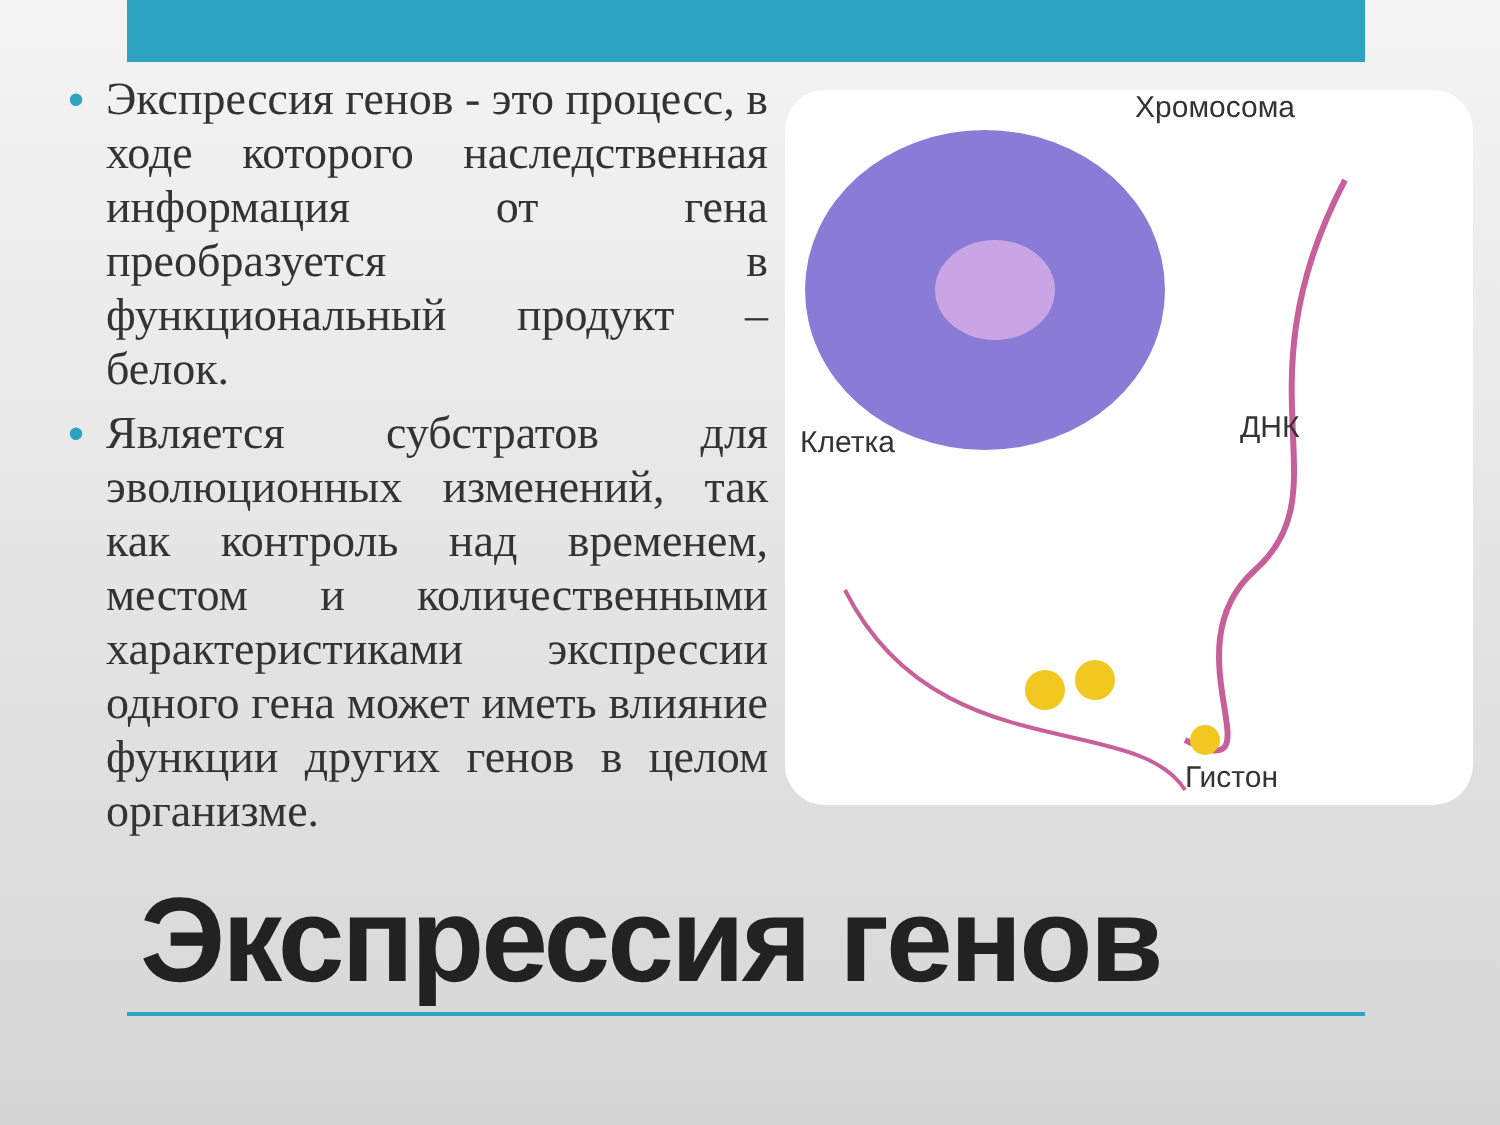• Экспрессия генов - это процесс, в ходе которого наследственная информация от гена преобразуется в функциональный продукт – белок.
• Является субстратов для эволюционных изменений, так как контроль над временем, местом и количественными характеристиками экспрессии одного гена может иметь влияние функции других генов в целом организме.
Хромосома
Клетка ДНК
Гистон
Экспрессия генов